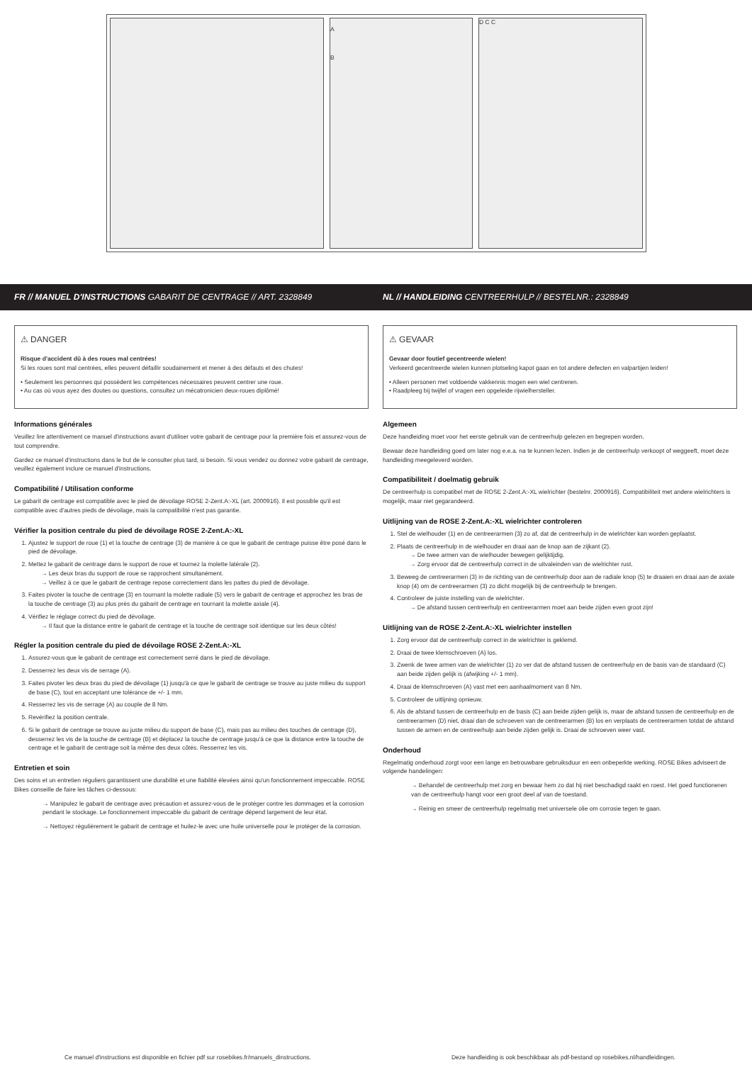A
B
D C C
FR // MANUEL D'INSTRUCTIONS GABARIT DE CENTRAGE // ART. 2328849
⚠ DANGER
Risque d'accident dû à des roues mal centrées!
Si les roues sont mal centrées, elles peuvent défaillir soudainement et mener à des défauts et des chutes!
• Seulement les personnes qui possèdent les compétences nécessaires peuvent centrer une roue.
• Au cas où vous ayez des doutes ou questions, consultez un mécatronicien deux-roues diplômé!
Informations générales
Veuillez lire attentivement ce manuel d'instructions avant d'utiliser votre gabarit de centrage pour la première fois et assurez-vous de tout comprendre.
Gardez ce manuel d'instructions dans le but de le consulter plus tard, si besoin. Si vous vendez ou donnez votre gabarit de centrage, veuillez également inclure ce manuel d'instructions.
Compatibilité / Utilisation conforme
Le gabarit de centrage est compatible avec le pied de dévoilage ROSE 2-Zent.A:-XL (art. 2000916). Il est possible qu'il est compatible avec d'autres pieds de dévoilage, mais la compatibilité n'est pas garantie.
Vérifier la position centrale du pied de dévoilage ROSE 2-Zent.A:-XL
1. Ajustez le support de roue (1) et la touche de centrage (3) de manière à ce que le gabarit de centrage puisse être posé dans le pied de dévoilage.
2. Mettez le gabarit de centrage dans le support de roue et tournez la molette latérale (2).
→ Les deux bras du support de roue se rapprochent simultanément.
→ Veillez à ce que le gabarit de centrage repose correctement dans les pattes du pied de dévoilage.
3. Faites pivoter la touche de centrage (3) en tournant la molette radiale (5) vers le gabarit de centrage et approchez les bras de la touche de centrage (3) au plus près du gabarit de centrage en tournant la molette axiale (4).
4. Vérifiez le réglage correct du pied de dévoilage.
→ Il faut que la distance entre le gabarit de centrage et la touche de centrage soit identique sur les deux côtés!
Régler la position centrale du pied de dévoilage ROSE 2-Zent.A:-XL
1. Assurez-vous que le gabarit de centrage est correctement serré dans le pied de dévoilage.
2. Desserrez les deux vis de serrage (A).
3. Faites pivoter les deux bras du pied de dévoilage (1) jusqu'à ce que le gabarit de centrage se trouve au juste milieu du support de base (C), tout en acceptant une tolérance de +/- 1 mm.
4. Resserrez les vis de serrage (A) au couple de 8 Nm.
5. Revérifiez la position centrale.
6. Si le gabarit de centrage se trouve au juste milieu du support de base (C), mais pas au milieu des touches de centrage (D), desserrez les vis de la touche de centrage (B) et déplacez la touche de centrage jusqu'à ce que la distance entre la touche de centrage et le gabarit de centrage soit la même des deux côtés. Resserrez les vis.
Entretien et soin
Des soins et un entretien réguliers garantissent une durabilité et une fiabilité élevées ainsi qu'un fonctionnement impeccable. ROSE Bikes conseille de faire les tâches ci-dessous:
→ Manipulez le gabarit de centrage avec précaution et assurez-vous de le protéger contre les dommages et la corrosion pendant le stockage. Le fonctionnement impeccable du gabarit de centrage dépend largement de leur état.
→ Nettoyez régulièrement le gabarit de centrage et huilez-le avec une huile universelle pour le protéger de la corrosion.
NL // HANDLEIDING CENTREERHULP // BESTELNR.: 2328849
⚠ GEVAAR
Gevaar door foutief gecentreerde wielen!
Verkeerd gecentreerde wielen kunnen plotseling kapot gaan en tot andere defecten en valpartijen leiden!
• Alleen personen met voldoende vakkennis mogen een wiel centreren.
• Raadpleeg bij twijfel of vragen een opgeleide rijwielhersteller.
Algemeen
Deze handleiding moet voor het eerste gebruik van de centreerhulp gelezen en begrepen worden.
Bewaar deze handleiding goed om later nog e.e.a. na te kunnen lezen. Indien je de centreerhulp verkoopt of weggeeft, moet deze handleiding meegeleverd worden.
Compatibiliteit / doelmatig gebruik
De centreerhulp is compatibel met de ROSE 2-Zent.A:-XL wielrichter (bestelnr. 2000916). Compatibiliteit met andere wielrichters is mogelijk, maar niet gegarandeerd.
Uitlijning van de ROSE 2-Zent.A:-XL wielrichter controleren
1. Stel de wielhouder (1) en de centreerarmen (3) zo af, dat de centreerhulp in de wielrichter kan worden geplaatst.
2. Plaats de centreerhulp in de wielhouder en draai aan de knop aan de zijkant (2).
→ De twee armen van de wielhouder bewegen gelijktijdig.
→ Zorg ervoor dat de centreerhulp correct in de uitvaleinden van de wielrichter rust.
3. Beweeg de centreerarmen (3) in de richting van de centreerhulp door aan de radiale knop (5) te draaien en draai aan de axiale knop (4) om de centreerarmen (3) zo dicht mogelijk bij de centreerhulp te brengen.
4. Controleer de juiste instelling van de wielrichter.
→ De afstand tussen centreerhulp en centreerarmen moet aan beide zijden even groot zijn!
Uitlijning van de ROSE 2-Zent.A:-XL wielrichter instellen
1. Zorg ervoor dat de centreerhulp correct in de wielrichter is geklemd.
2. Draai de twee klemschroeven (A) los.
3. Zwenk de twee armen van de wielrichter (1) zo ver dat de afstand tussen de centreerhulp en de basis van de standaard (C) aan beide zijden gelijk is (afwijking +/- 1 mm).
4. Draai de klemschroeven (A) vast met een aanhaalmoment van 8 Nm.
5. Controleer de uitlijning opnieuw.
6. Als de afstand tussen de centreerhulp en de basis (C) aan beide zijden gelijk is, maar de afstand tussen de centreerhulp en de centreerarmen (D) niet, draai dan de schroeven van de centreerarmen (B) los en verplaats de centreerarmen totdat de afstand tussen de armen en de centreerhulp aan beide zijden gelijk is. Draai de schroeven weer vast.
Onderhoud
Regelmatig onderhoud zorgt voor een lange en betrouwbare gebruiksduur en een onbeperkte werking. ROSE Bikes adviseert de volgende handelingen:
→ Behandel de centreerhulp met zorg en bewaar hem zo dat hij niet beschadigd raakt en roest. Het goed functioneren van de centreerhulp hangt voor een groot deel af van de toestand.
→ Reinig en smeer de centreerhulp regelmatig met universele olie om corrosie tegen te gaan.
Ce manuel d'instructions est disponible en fichier pdf sur rosebikes.fr/manuels_dinstructions. Deze handleiding is ook beschikbaar als pdf-bestand op rosebikes.nl/handleidingen.